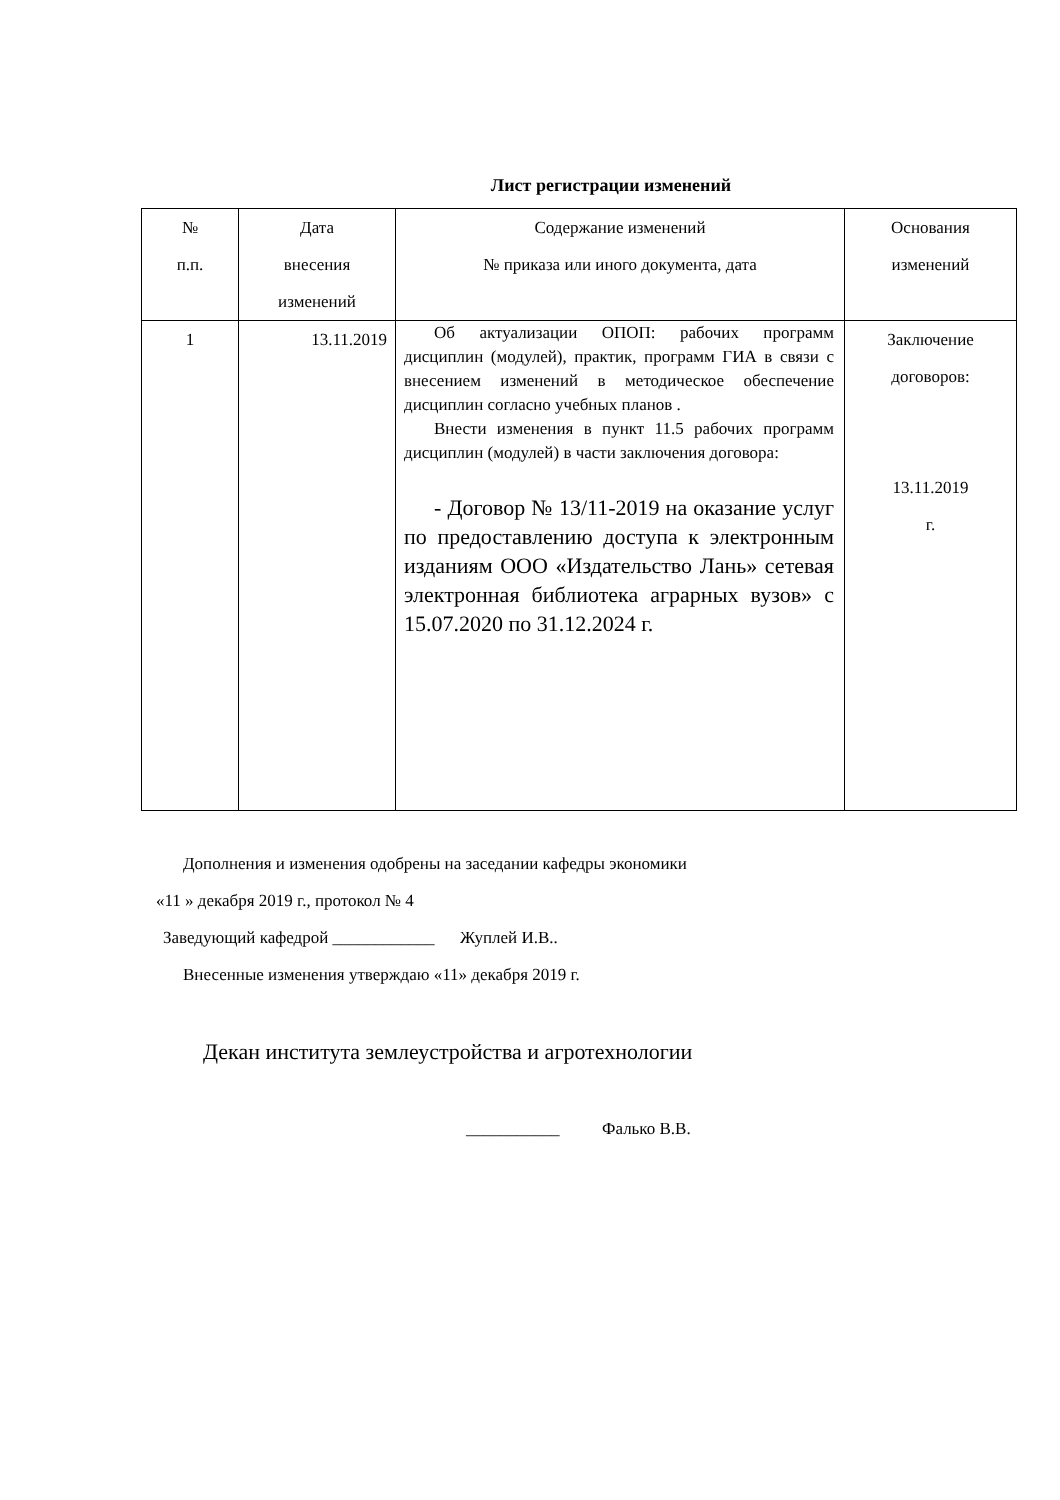Лист регистрации изменений
| № п.п. | Дата внесения изменений | Содержание изменений № приказа или иного документа, дата | Основания изменений |
| --- | --- | --- | --- |
| 1 | 13.11.2019 | Об актуализации ОПОП: рабочих программ дисциплин (модулей), практик, программ ГИА в связи с внесением изменений в методическое обеспечение дисциплин согласно учебных планов . Внести изменения в пункт 11.5 рабочих программ дисциплин (модулей) в части заключения договора: - Договор № 13/11-2019 на оказание услуг по предоставлению доступа к электронным изданиям ООО «Издательство Лань» сетевая электронная библиотека аграрных вузов» с 15.07.2020 по 31.12.2024 г. | Заключение договоров: 13.11.2019 г. |
Дополнения и изменения одобрены на заседании кафедры экономики
«11 » декабря 2019 г., протокол № 4
Заведующий кафедрой ____________ Жуплей И.В..
Внесенные изменения утверждаю «11» декабря 2019 г.
Декан института землеустройства и агротехнологии
___________ Фалько В.В.